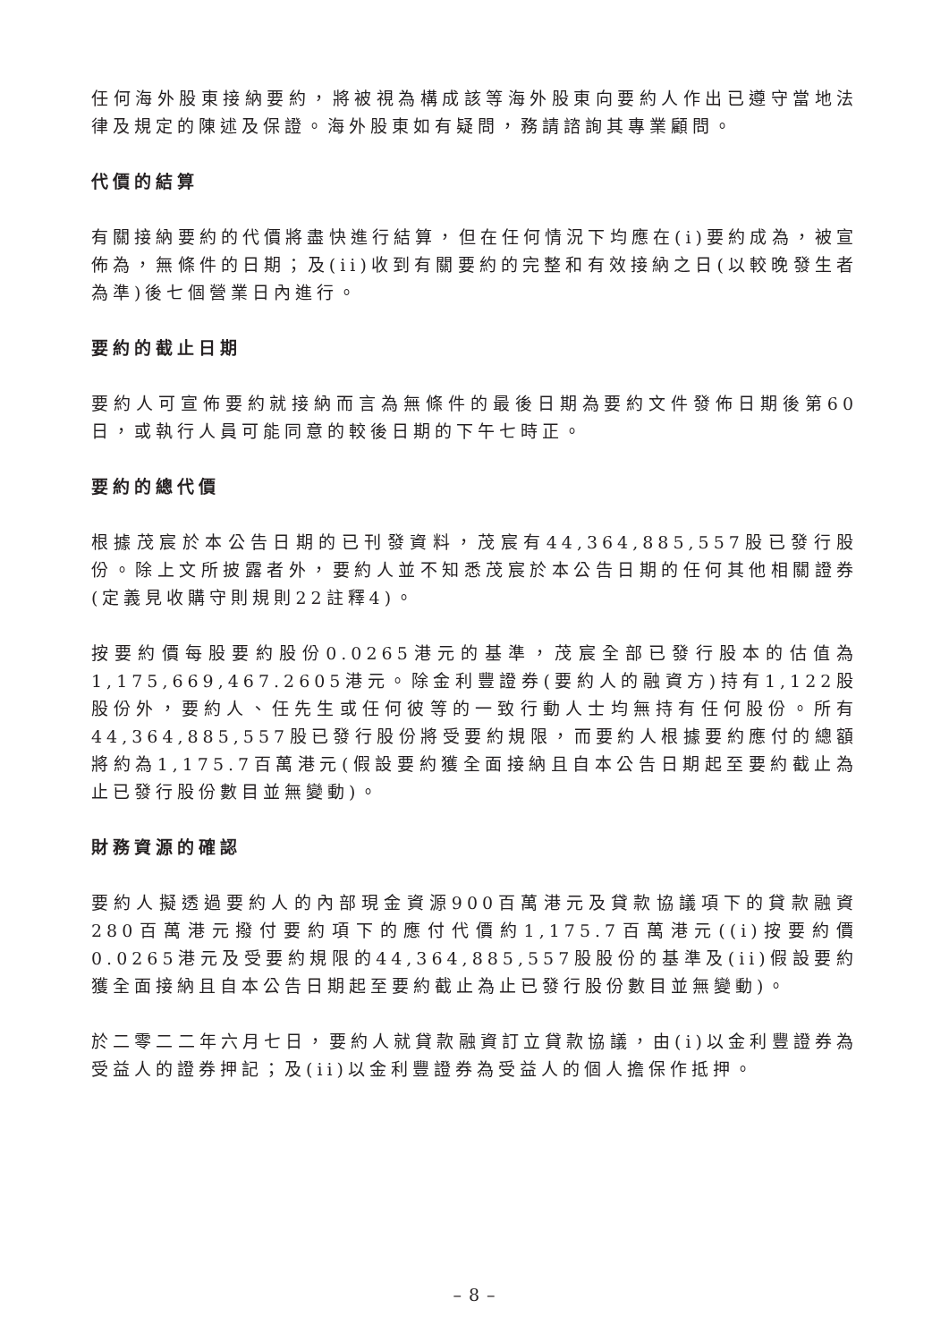任何海外股東接納要約，將被視為構成該等海外股東向要約人作出已遵守當地法律及規定的陳述及保證。海外股東如有疑問，務請諮詢其專業顧問。
代價的結算
有關接納要約的代價將盡快進行結算，但在任何情況下均應在(i)要約成為，被宣佈為，無條件的日期；及(ii)收到有關要約的完整和有效接納之日(以較晚發生者為準)後七個營業日內進行。
要約的截止日期
要約人可宣佈要約就接納而言為無條件的最後日期為要約文件發佈日期後第60日，或執行人員可能同意的較後日期的下午七時正。
要約的總代價
根據茂宸於本公告日期的已刊發資料，茂宸有44,364,885,557股已發行股份。除上文所披露者外，要約人並不知悉茂宸於本公告日期的任何其他相關證券(定義見收購守則規則22註釋4)。
按要約價每股要約股份0.0265港元的基準，茂宸全部已發行股本的估值為1,175,669,467.2605港元。除金利豐證券(要約人的融資方)持有1,122股股份外，要約人、任先生或任何彼等的一致行動人士均無持有任何股份。所有44,364,885,557股已發行股份將受要約規限，而要約人根據要約應付的總額將約為1,175.7百萬港元(假設要約獲全面接納且自本公告日期起至要約截止為止已發行股份數目並無變動)。
財務資源的確認
要約人擬透過要約人的內部現金資源900百萬港元及貸款協議項下的貸款融資280百萬港元撥付要約項下的應付代價約1,175.7百萬港元((i)按要約價0.0265港元及受要約規限的44,364,885,557股股份的基準及(ii)假設要約獲全面接納且自本公告日期起至要約截止為止已發行股份數目並無變動)。
於二零二二年六月七日，要約人就貸款融資訂立貸款協議，由(i)以金利豐證券為受益人的證券押記；及(ii)以金利豐證券為受益人的個人擔保作抵押。
– 8 –